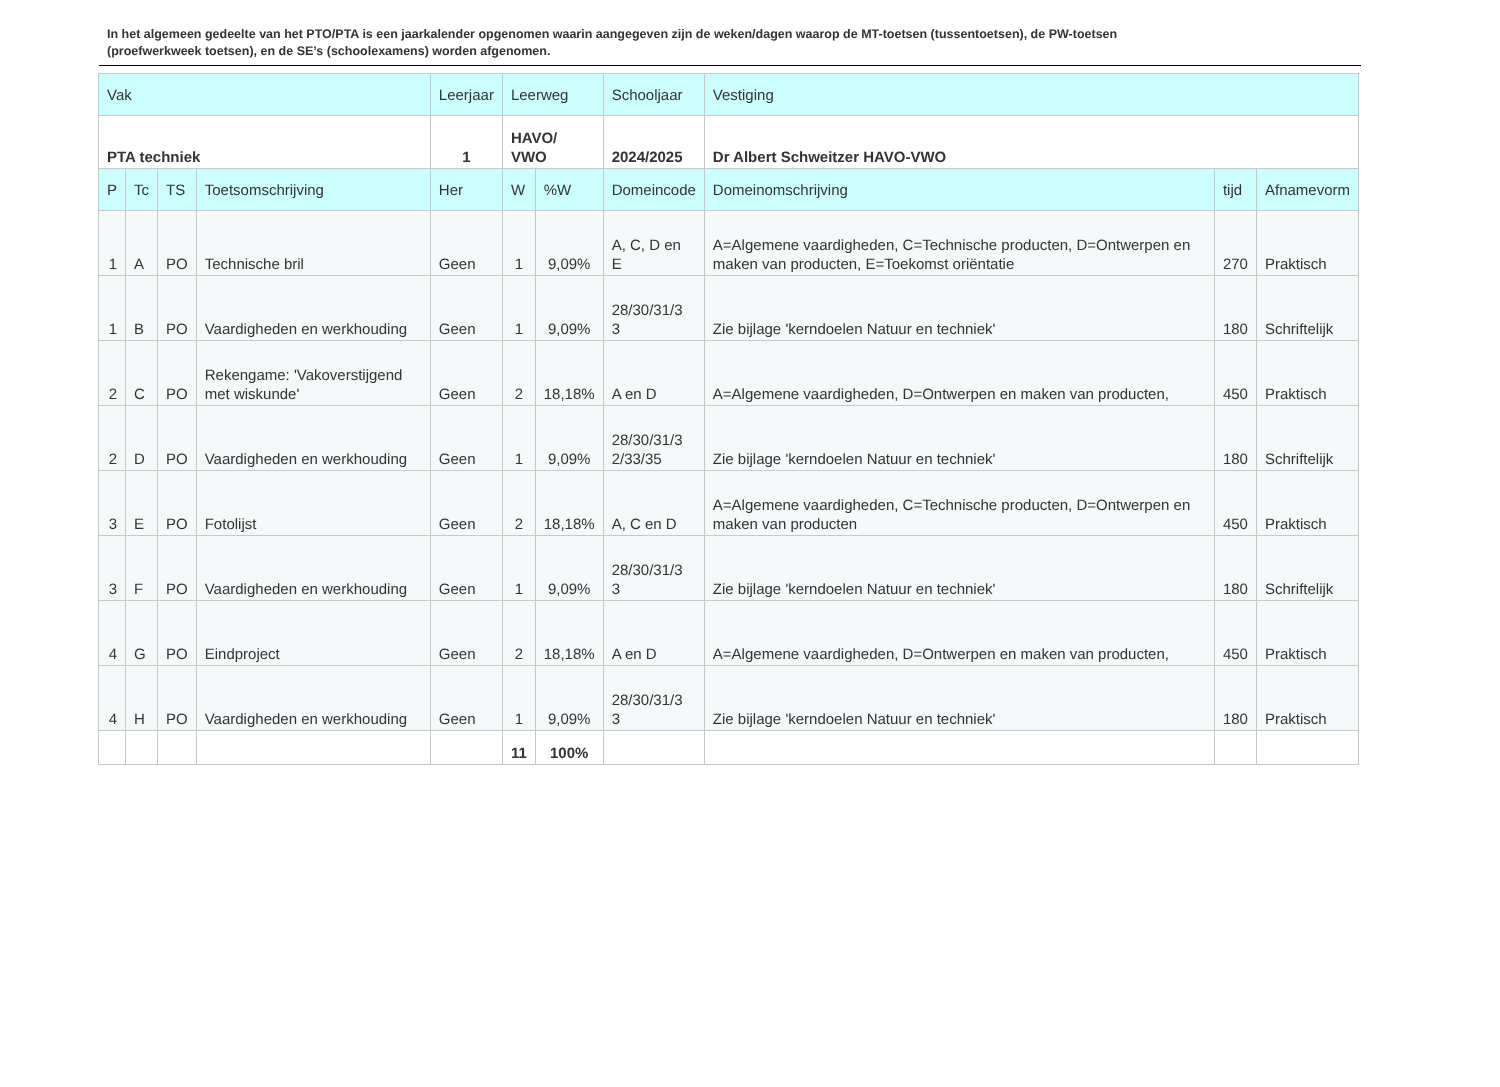In het algemeen gedeelte van het PTO/PTA is een jaarkalender opgenomen waarin aangegeven zijn de weken/dagen waarop de MT-toetsen (tussentoetsen), de PW-toetsen (proefwerkweek toetsen), en de SE’s (schoolexamens) worden afgenomen.
| Vak | | | | Leerjaar | Leerweg | | Schooljaar | Vestiging | | |
| --- | --- | --- | --- | --- | --- | --- | --- | --- | --- | --- |
| PTA techniek | | | | 1 | HAVO/ VWO | | 2024/2025 | Dr Albert Schweitzer HAVO-VWO | | |
| P | Tc | TS | Toetsomschrijving | Her | W | %W | Domeincode | Domeinomschrijving | tijd | Afnamevorm |
| 1 | A | PO | Technische bril | Geen | 1 | 9,09% | A, C, D en E | A=Algemene vaardigheden, C=Technische producten, D=Ontwerpen en maken van producten, E=Toekomst oriëntatie | 270 | Praktisch |
| 1 | B | PO | Vaardigheden en werkhouding | Geen | 1 | 9,09% | 28/30/31/3 3 | Zie bijlage 'kerndoelen Natuur en techniek' | 180 | Schriftelijk |
| 2 | C | PO | Rekengame: 'Vakoverstijgend met wiskunde' | Geen | 2 | 18,18% | A en D | A=Algemene vaardigheden, D=Ontwerpen en maken van producten, | 450 | Praktisch |
| 2 | D | PO | Vaardigheden en werkhouding | Geen | 1 | 9,09% | 28/30/31/3 2/33/35 | Zie bijlage 'kerndoelen Natuur en techniek' | 180 | Schriftelijk |
| 3 | E | PO | Fotolijst | Geen | 2 | 18,18% | A, C en D | A=Algemene vaardigheden, C=Technische producten, D=Ontwerpen en maken van producten | 450 | Praktisch |
| 3 | F | PO | Vaardigheden en werkhouding | Geen | 1 | 9,09% | 28/30/31/3 3 | Zie bijlage 'kerndoelen Natuur en techniek' | 180 | Schriftelijk |
| 4 | G | PO | Eindproject | Geen | 2 | 18,18% | A en D | A=Algemene vaardigheden, D=Ontwerpen en maken van producten, | 450 | Praktisch |
| 4 | H | PO | Vaardigheden en werkhouding | Geen | 1 | 9,09% | 28/30/31/3 3 | Zie bijlage 'kerndoelen Natuur en techniek' | 180 | Praktisch |
| | | | | | 11 | 100% | | | | |